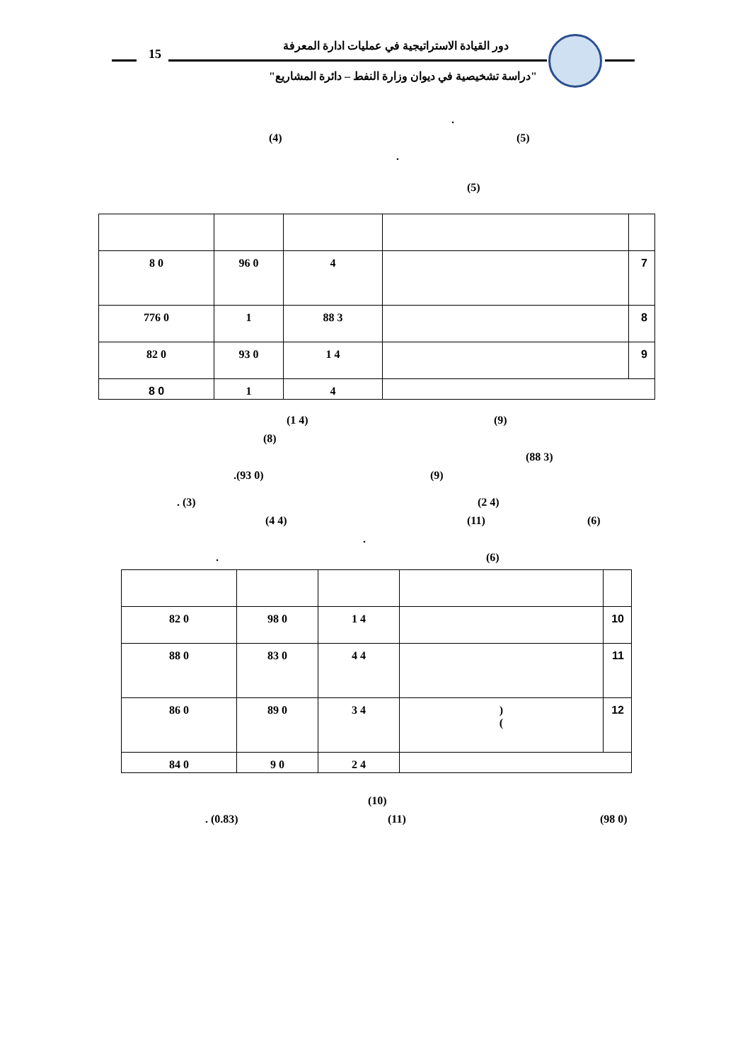15
دور القيادة الاستراتيجية في عمليات ادارة المعرفة
"دراسة تشخيصية في ديوان وزارة النفط – دائرة المشاريع"
.
(4) (5)
. (5)
| 8 0 | 96 0 | 4 | | 7 |
| 776 0 | 1 | 88 3 | | 8 |
| 82 0 | 93 0 | 1 4 | | 9 |
| 8 0 | 1 | 4 | | |
(1 4) (9)
(8) (88 3)
.(93 0) (9)
. (3) (2 4)
(4 4) (11) (6)
.
. (6)
| 82 0 | 98 0 | 1 4 | | 10 |
| 88 0 | 83 0 | 4 4 | | 11 |
| 86 0 | 89 0 | 3 4 | ) ( | 12 |
| 84 0 | 9 0 | 2 4 | | |
(10)
. (0.83) (11) (98 0)